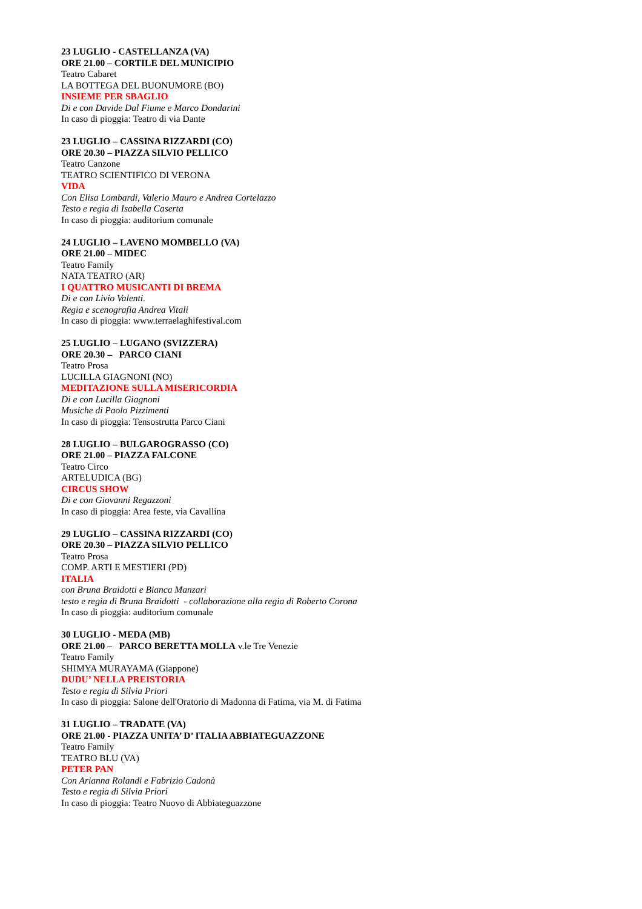23 LUGLIO - CASTELLANZA (VA)
ORE 21.00 – CORTILE DEL MUNICIPIO
Teatro Cabaret
LA BOTTEGA DEL BUONUMORE (BO)
INSIEME PER SBAGLIO
Di e con Davide Dal Fiume e Marco Dondarini
In caso di pioggia: Teatro di via Dante
23 LUGLIO – CASSINA RIZZARDI (CO)
ORE 20.30 – PIAZZA SILVIO PELLICO
Teatro Canzone
TEATRO SCIENTIFICO DI VERONA
VIDA
Con Elisa Lombardi, Valerio Mauro e Andrea Cortelazzo
Testo e regia di Isabella Caserta
In caso di pioggia: auditorium comunale
24 LUGLIO – LAVENO MOMBELLO (VA)
ORE 21.00 – MIDEC
Teatro Family
NATA TEATRO (AR)
I QUATTRO MUSICANTI DI BREMA
Di e con Livio Valenti.
Regia e scenografia Andrea Vitali
In caso di pioggia: www.terraelaghifestival.com
25 LUGLIO – LUGANO (SVIZZERA)
ORE 20.30 – PARCO CIANI
Teatro Prosa
LUCILLA GIAGNONI (NO)
MEDITAZIONE SULLA MISERICORDIA
Di e con Lucilla Giagnoni
Musiche di Paolo Pizzimenti
In caso di pioggia: Tensostrutta Parco Ciani
28 LUGLIO – BULGAROGRASSO (CO)
ORE 21.00 – PIAZZA FALCONE
Teatro Circo
ARTELUDICA (BG)
CIRCUS SHOW
Di e con Giovanni Regazzoni
In caso di pioggia: Area feste, via Cavallina
29 LUGLIO – CASSINA RIZZARDI (CO)
ORE 20.30 – PIAZZA SILVIO PELLICO
Teatro Prosa
COMP. ARTI E MESTIERI (PD)
ITALIA
con Bruna Braidotti e Bianca Manzari
testo e regia di Bruna Braidotti - collaborazione alla regia di Roberto Corona
In caso di pioggia: auditorium comunale
30 LUGLIO - MEDA (MB)
ORE 21.00 – PARCO BERETTA MOLLA v.le Tre Venezie
Teatro Family
SHIMYA MURAYAMA (Giappone)
DUDU’ NELLA PREISTORIA
Testo e regia di Silvia Priori
In caso di pioggia: Salone dell'Oratorio di Madonna di Fatima, via M. di Fatima
31 LUGLIO – TRADATE (VA)
ORE 21.00 - PIAZZA UNITA’ D’ ITALIA ABBIATEGUAZZONE
Teatro Family
TEATRO BLU (VA)
PETER PAN
Con Arianna Rolandi e Fabrizio Cadonà
Testo e regia di Silvia Priori
In caso di pioggia: Teatro Nuovo di Abbiateguazzone